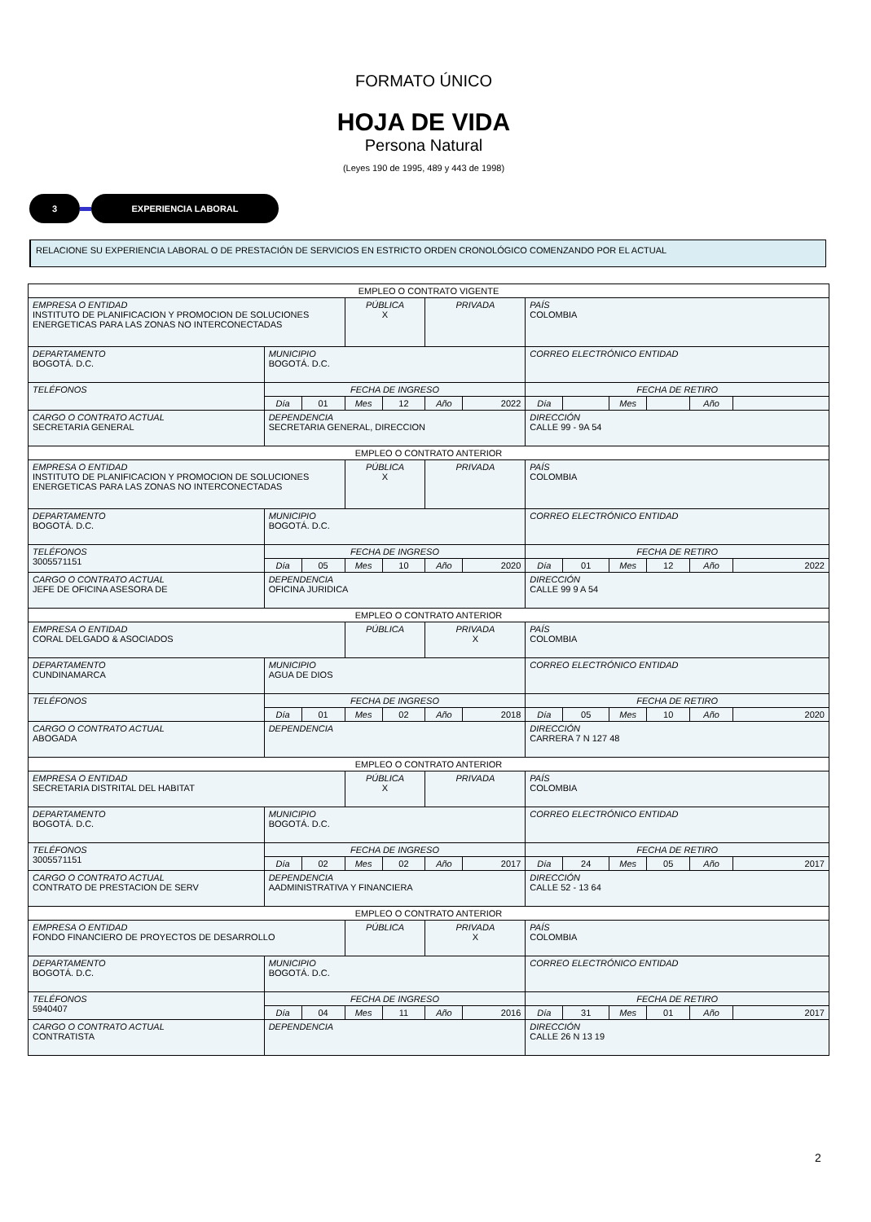FORMATO ÚNICO
HOJA DE VIDA
Persona Natural
(Leyes 190 de 1995, 489 y 443 de 1998)
3 EXPERIENCIA LABORAL
RELACIONE SU EXPERIENCIA LABORAL O DE PRESTACIÓN DE SERVICIOS EN ESTRICTO ORDEN CRONOLÓGICO COMENZANDO POR EL ACTUAL
| EMPLEO O CONTRATO VIGENTE | | | | | | | | | | | | |
| EMPRESA O ENTIDAD INSTITUTO DE PLANIFICACION Y PROMOCION DE SOLUCIONES ENERGETICAS PARA LAS ZONAS NO INTERCONECTADAS | | | PÚBLICA X | | PRIVADA | | PAÍS COLOMBIA | | | | | |
| DEPARTAMENTO BOGOTÁ. D.C. | MUNICIPIO BOGOTÁ. D.C. | | | | | | CORREO ELECTRÓNICO ENTIDAD | | | | | |
| TELÉFONOS | FECHA DE INGRESO | | | | | | FECHA DE RETIRO | | | | | |
| | Día | 01 | Mes | 12 | Año | 2022 | Día | | Mes | | Año | |
| CARGO O CONTRATO ACTUAL SECRETARIA GENERAL | DEPENDENCIA SECRETARIA GENERAL, DIRECCION | | | | | | DIRECCIÓN CALLE 99 - 9A 54 | | | | | |
| EMPLEO O CONTRATO ANTERIOR | | | | | | | | | | | | |
| EMPRESA O ENTIDAD INSTITUTO DE PLANIFICACION Y PROMOCION DE SOLUCIONES ENERGETICAS PARA LAS ZONAS NO INTERCONECTADAS | | | PÚBLICA X | | PRIVADA | | PAÍS COLOMBIA | | | | | |
| DEPARTAMENTO BOGOTÁ. D.C. | MUNICIPIO BOGOTÁ. D.C. | | | | | | CORREO ELECTRÓNICO ENTIDAD | | | | | |
| TELÉFONOS 3005571151 | FECHA DE INGRESO | | | | | | FECHA DE RETIRO | | | | | |
| | Día | 05 | Mes | 10 | Año | 2020 | Día | 01 | Mes | 12 | Año | 2022 |
| CARGO O CONTRATO ACTUAL JEFE DE OFICINA ASESORA DE | DEPENDENCIA OFICINA JURIDICA | | | | | | DIRECCIÓN CALLE 99 9 A 54 | | | | | |
| EMPLEO O CONTRATO ANTERIOR | | | | | | | | | | | | |
| EMPRESA O ENTIDAD CORAL DELGADO & ASOCIADOS | | | PÚBLICA | | PRIVADA X | | PAÍS COLOMBIA | | | | | |
| DEPARTAMENTO CUNDINAMARCA | MUNICIPIO AGUA DE DIOS | | | | | | CORREO ELECTRÓNICO ENTIDAD | | | | | |
| TELÉFONOS | FECHA DE INGRESO | | | | | | FECHA DE RETIRO | | | | | |
| | Día | 01 | Mes | 02 | Año | 2018 | Día | 05 | Mes | 10 | Año | 2020 |
| CARGO O CONTRATO ACTUAL ABOGADA | DEPENDENCIA | | | | | | DIRECCIÓN CARRERA 7 N 127 48 | | | | | |
| EMPLEO O CONTRATO ANTERIOR | | | | | | | | | | | | |
| EMPRESA O ENTIDAD SECRETARIA DISTRITAL DEL HABITAT | | | PÚBLICA X | | PRIVADA | | PAÍS COLOMBIA | | | | | |
| DEPARTAMENTO BOGOTÁ. D.C. | MUNICIPIO BOGOTÁ. D.C. | | | | | | CORREO ELECTRÓNICO ENTIDAD | | | | | |
| TELÉFONOS 3005571151 | FECHA DE INGRESO | | | | | | FECHA DE RETIRO | | | | | |
| | Día | 02 | Mes | 02 | Año | 2017 | Día | 24 | Mes | 05 | Año | 2017 |
| CARGO O CONTRATO ACTUAL CONTRATO DE PRESTACION DE SERV | DEPENDENCIA AADMINISTRATIVA Y FINANCIERA | | | | | | DIRECCIÓN CALLE 52 - 13 64 | | | | | |
| EMPLEO O CONTRATO ANTERIOR | | | | | | | | | | | | |
| EMPRESA O ENTIDAD FONDO FINANCIERO DE PROYECTOS DE DESARROLLO | | | PÚBLICA | | PRIVADA X | | PAÍS COLOMBIA | | | | | |
| DEPARTAMENTO BOGOTÁ. D.C. | MUNICIPIO BOGOTÁ. D.C. | | | | | | CORREO ELECTRÓNICO ENTIDAD | | | | | |
| TELÉFONOS 5940407 | FECHA DE INGRESO | | | | | | FECHA DE RETIRO | | | | | |
| | Día | 04 | Mes | 11 | Año | 2016 | Día | 31 | Mes | 01 | Año | 2017 |
| CARGO O CONTRATO ACTUAL CONTRATISTA | DEPENDENCIA | | | | | | DIRECCIÓN CALLE 26 N 13 19 | | | | | |
2